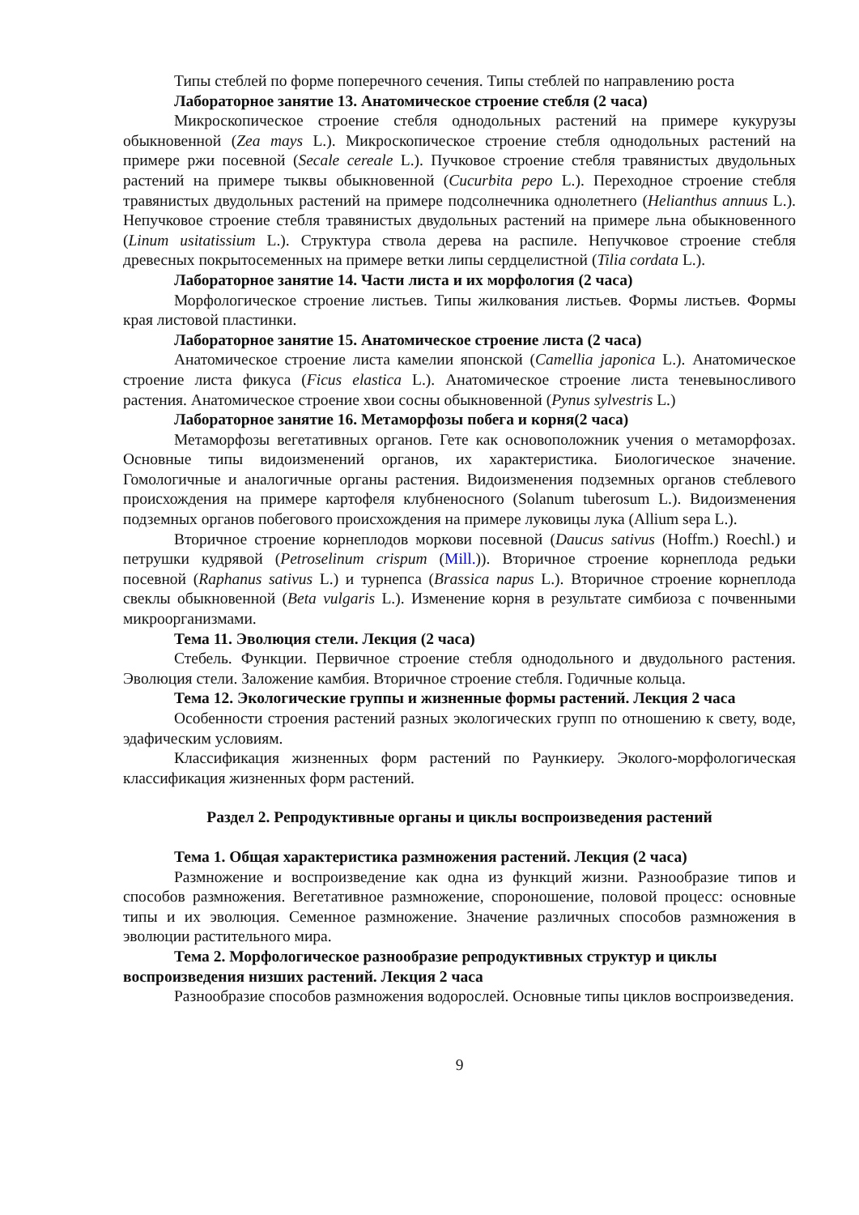Типы стеблей по форме поперечного сечения. Типы стеблей по направлению роста
Лабораторное занятие 13. Анатомическое строение стебля (2 часа)
Микроскопическое строение стебля однодольных растений на примере кукурузы обыкновенной (Zea mays L.). Микроскопическое строение стебля однодольных растений на примере ржи посевной (Secale cereale L.). Пучковое строение стебля травянистых двудольных растений на примере тыквы обыкновенной (Cucurbita pepo L.). Переходное строение стебля травянистых двудольных растений на примере подсолнечника однолетнего (Helianthus annuus L.). Непучковое строение стебля травянистых двудольных растений на примере льна обыкновенного (Linum usitatissium L.). Структура ствола дерева на распиле. Непучковое строение стебля древесных покрытосеменных на примере ветки липы сердцелистной (Tilia cordata L.).
Лабораторное занятие 14. Части листа и их морфология (2 часа)
Морфологическое строение листьев. Типы жилкования листьев. Формы листьев. Формы края листовой пластинки.
Лабораторное занятие 15. Анатомическое строение листа (2 часа)
Анатомическое строение листа камелии японской (Camellia japonica L.). Анатомическое строение листа фикуса (Ficus elastica L.). Анатомическое строение листа теневыносливого растения. Анатомическое строение хвои сосны обыкновенной (Pynus sylvestris L.)
Лабораторное занятие 16. Метаморфозы побега и корня(2 часа)
Метаморфозы вегетативных органов. Гете как основоположник учения о метаморфозах. Основные типы видоизменений органов, их характеристика. Биологическое значение. Гомологичные и аналогичные органы растения. Видоизменения подземных органов стеблевого происхождения на примере картофеля клубненосного (Solanum tuberosum L.). Видоизменения подземных органов побегового происхождения на примере луковицы лука (Allium sepa L.).
Вторичное строение корнеплодов моркови посевной (Daucus sativus (Hoffm.) Roechl.) и петрушки кудрявой (Petroselinum crispum (Mill.)). Вторичное строение корнеплода редьки посевной (Raphanus sativus L.) и турнепса (Brassica napus L.). Вторичное строение корнеплода свеклы обыкновенной (Beta vulgaris L.). Изменение корня в результате симбиоза с почвенными микроорганизмами.
Тема 11. Эволюция стели. Лекция (2 часа)
Стебель. Функции. Первичное строение стебля однодольного и двудольного растения. Эволюция стели. Заложение камбия. Вторичное строение стебля. Годичные кольца.
Тема 12. Экологические группы и жизненные формы растений. Лекция 2 часа
Особенности строения растений разных экологических групп по отношению к свету, воде, эдафическим условиям.
Классификация жизненных форм растений по Раункиеру. Эколого-морфологическая классификация жизненных форм растений.
Раздел 2. Репродуктивные органы и циклы воспроизведения растений
Тема 1. Общая характеристика размножения растений. Лекция (2 часа)
Размножение и воспроизведение как одна из функций жизни. Разнообразие типов и способов размножения. Вегетативное размножение, спороношение, половой процесс: основные типы и их эволюция. Семенное размножение. Значение различных способов размножения в эволюции растительного мира.
Тема 2. Морфологическое разнообразие репродуктивных структур и циклы воспроизведения низших растений. Лекция 2 часа
Разнообразие способов размножения водорослей. Основные типы циклов воспроизведения.
9